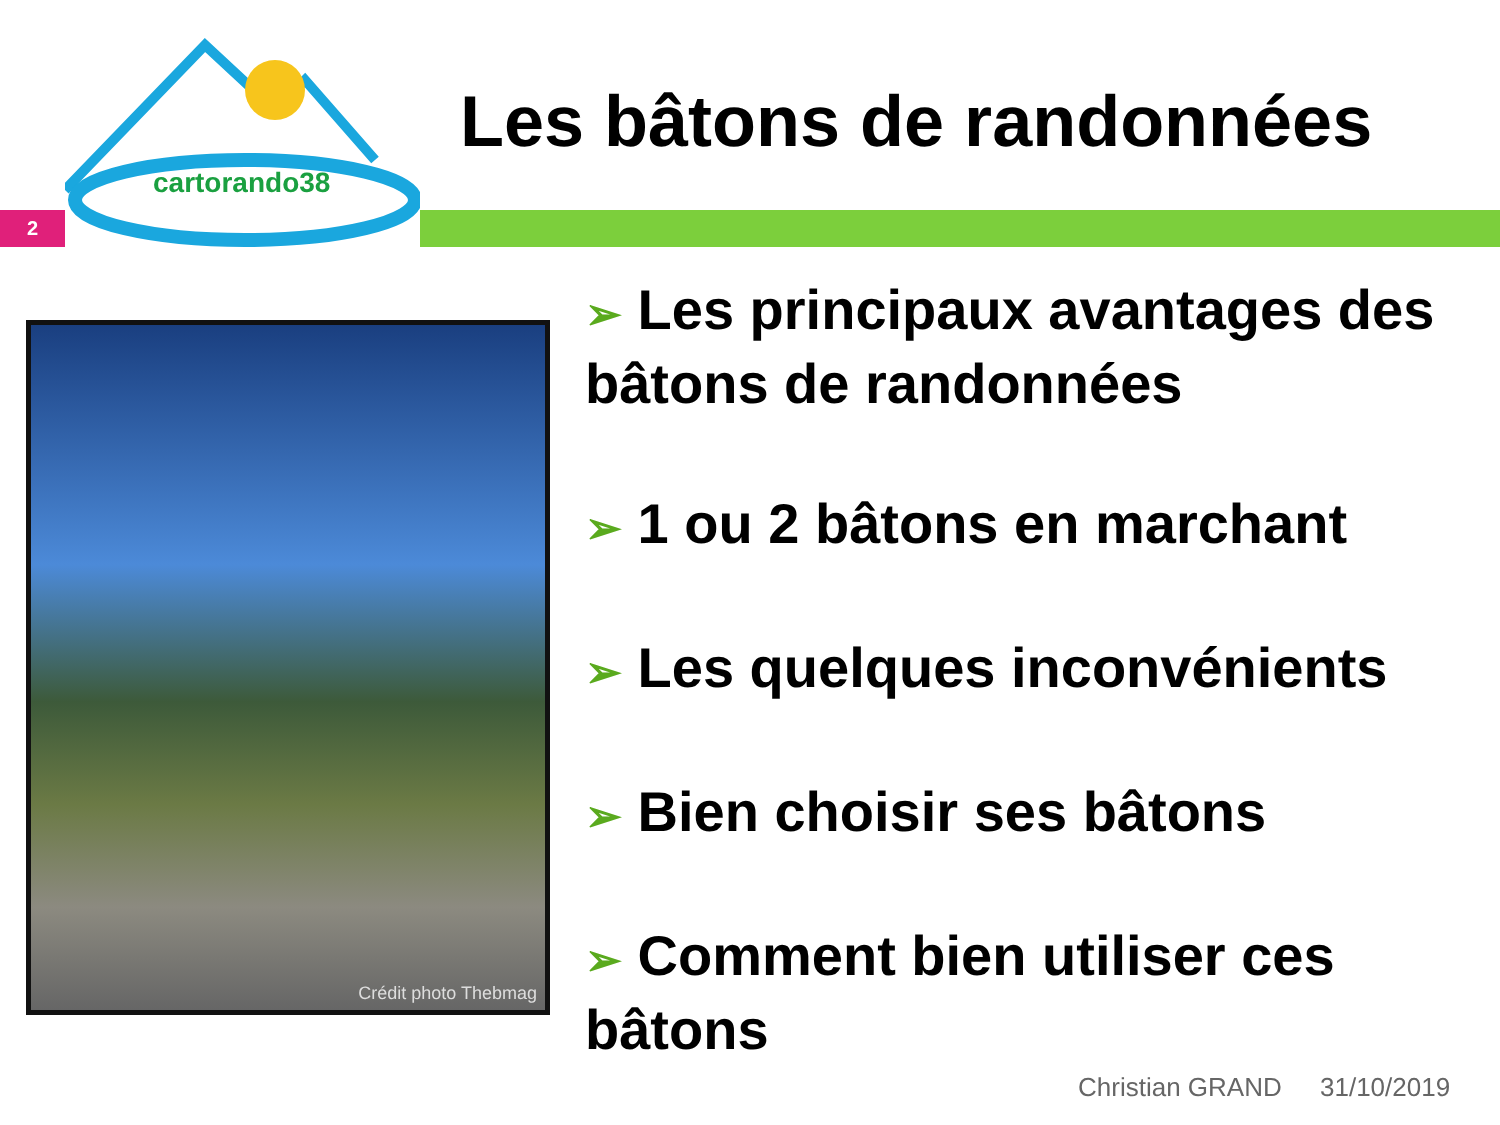cartorando38
Les bâtons de randonnées
2
Crédit photo Thebmag
➢ Les principaux avantages des bâtons de randonnées
➢ 1 ou 2 bâtons en marchant
➢ Les quelques inconvénients
➢ Bien choisir ses bâtons
➢ Comment bien utiliser ces bâtons
Christian GRAND 31/10/2019